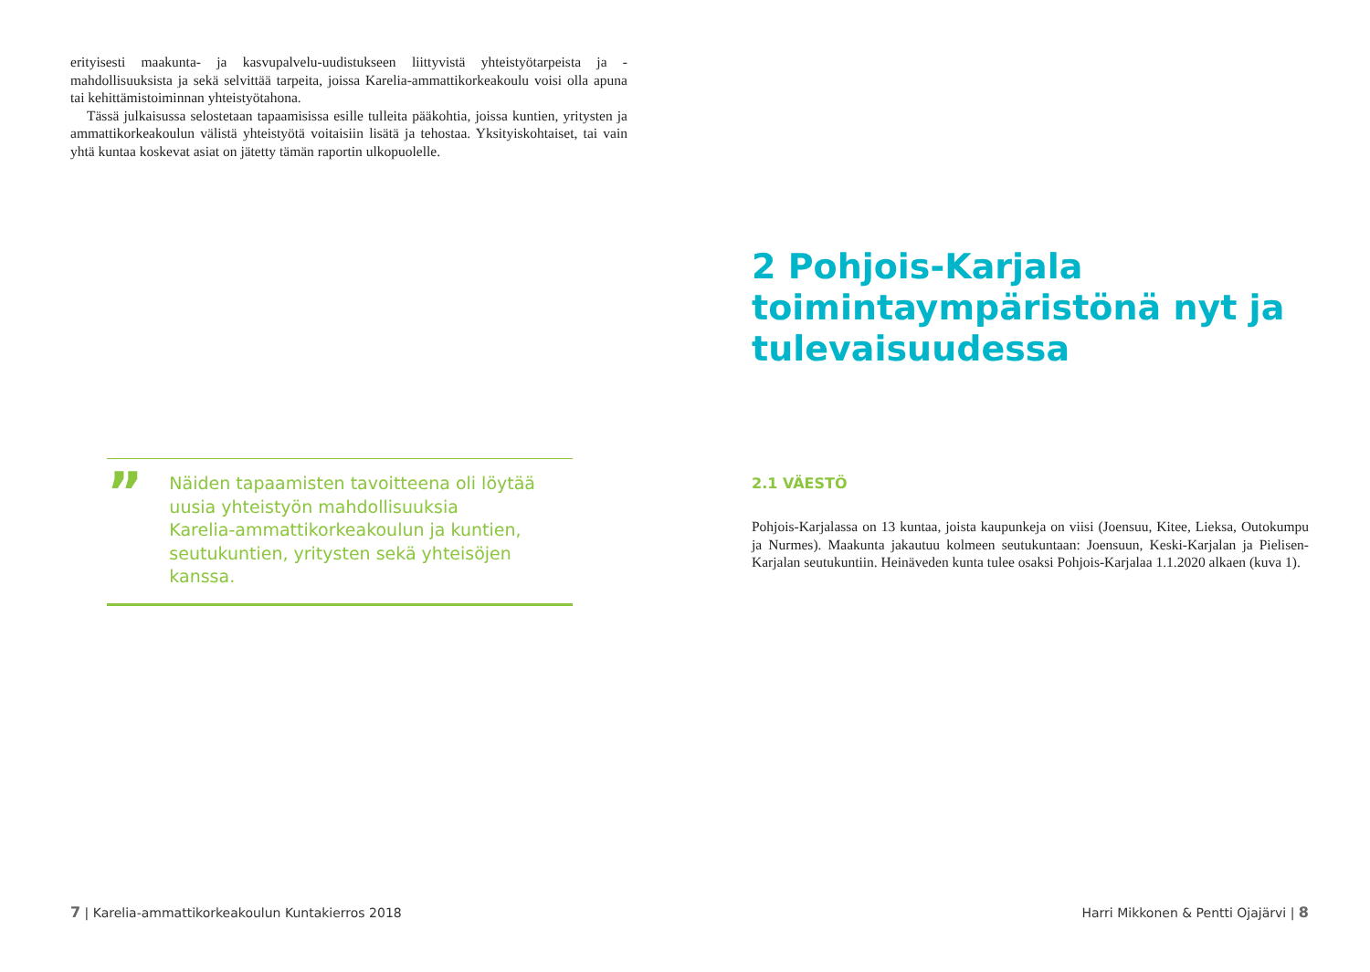erityisesti maakunta- ja kasvupalvelu-uudistukseen liittyvistä yhteistyötarpeista ja -mahdollisuuksista ja sekä selvittää tarpeita, joissa Karelia-ammattikorkeakoulu voisi olla apuna tai kehittämistoiminnan yhteistyötahona.
Tässä julkaisussa selostetaan tapaamisissa esille tulleita pääkohtia, joissa kuntien, yritysten ja ammattikorkeakoulun välistä yhteistyötä voitaisiin lisätä ja tehostaa. Yksityiskohtaiset, tai vain yhtä kuntaa koskevat asiat on jätetty tämän raportin ulkopuolelle.
”
Näiden tapaamisten tavoitteena oli löytää
uusia yhteistyön mahdollisuuksia
Karelia-ammattikorkeakoulun ja kuntien,
seutukuntien, yritysten sekä yhteisöjen kanssa.
2 Pohjois-Karjala toimintaympäristönä nyt ja tulevaisuudessa
2.1 VÄESTÖ
Pohjois-Karjalassa on 13 kuntaa, joista kaupunkeja on viisi (Joensuu, Kitee, Lieksa, Outokumpu ja Nurmes). Maakunta jakautuu kolmeen seutukuntaan: Joensuun, Keski-Karjalan ja Pielisen-Karjalan seutukuntiin. Heinäveden kunta tulee osaksi Pohjois-Karjalaa 1.1.2020 alkaen (kuva 1).
7 | Karelia-ammattikorkeakoulun Kuntakierros 2018
Harri Mikkonen & Pentti Ojajärvi | 8